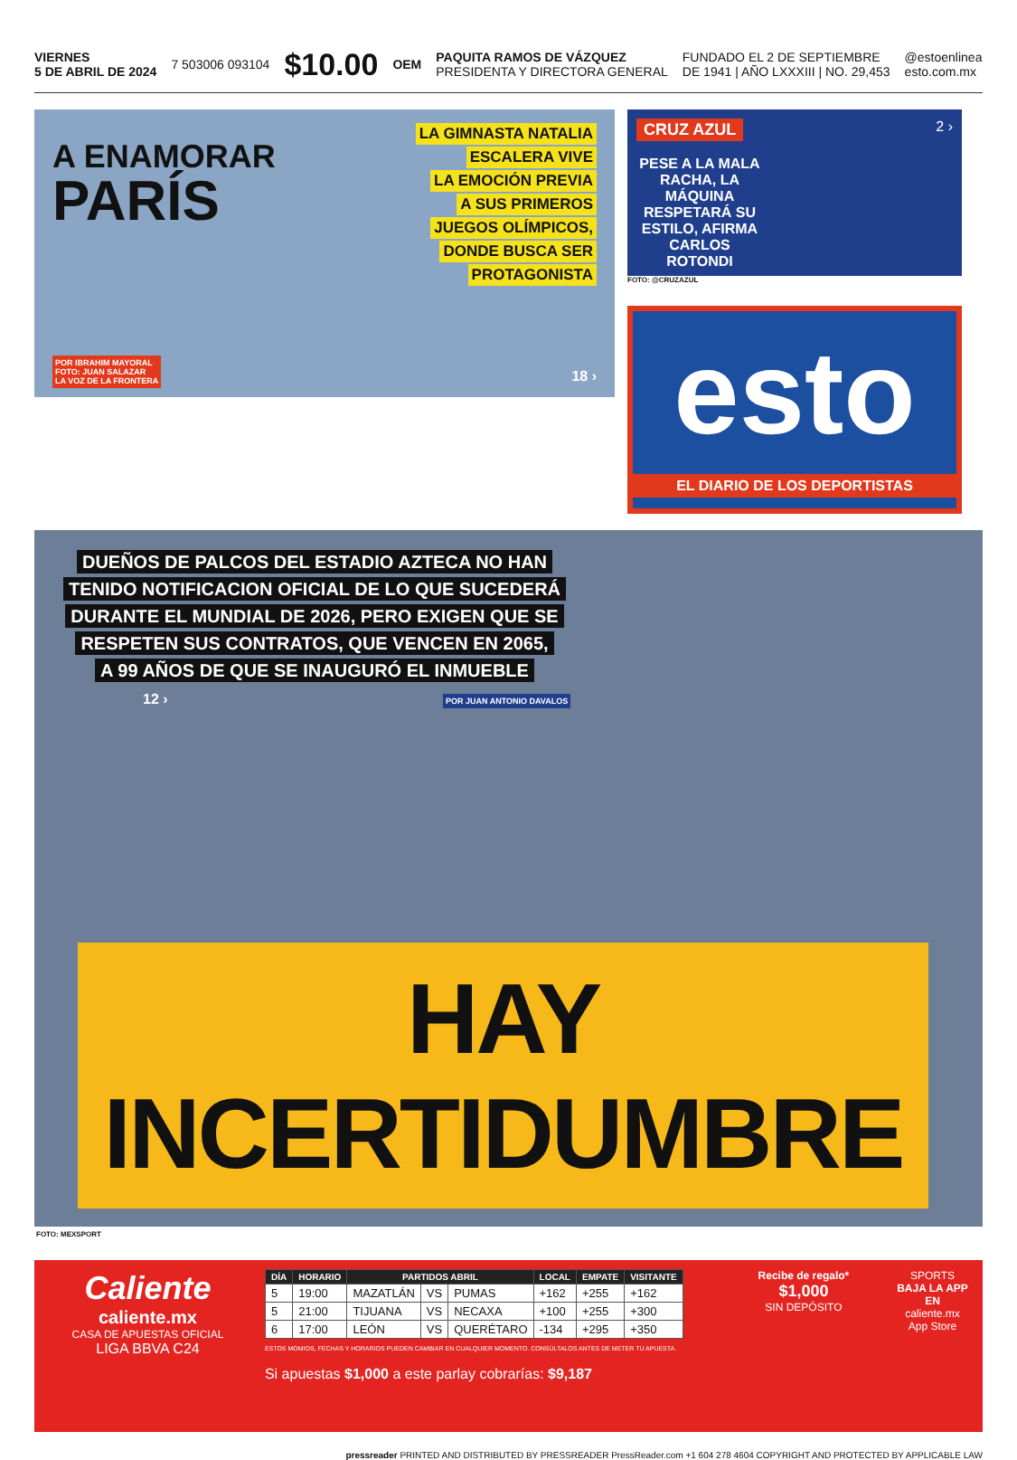VIERNES
5 DE ABRIL DE 2024
7 503006 093104
$10.00
OEM
PAQUITA RAMOS DE VÁZQUEZ
PRESIDENTA Y DIRECTORA GENERAL
FUNDADO EL 2 DE SEPTIEMBRE
DE 1941 | AÑO LXXXIII | NO. 29,453
@estoenlinea
esto.com.mx
A ENAMORAR
PARÍS
LA GIMNASTA NATALIA
ESCALERA VIVE
LA EMOCIÓN PREVIA
A SUS PRIMEROS
JUEGOS OLÍMPICOS,
DONDE BUSCA SER
PROTAGONISTA
POR IBRAHIM MAYORAL
FOTO: JUAN SALAZAR
LA VOZ DE LA FRONTERA
18 ›
CRUZ AZUL 2 ›
PESE A LA MALA RACHA, LA MÁQUINA RESPETARÁ SU ESTILO, AFIRMA CARLOS ROTONDI
FOTO: @CRUZAZUL
esto
EL DIARIO DE LOS DEPORTISTAS
DUEÑOS DE PALCOS DEL ESTADIO AZTECA NO HAN
TENIDO NOTIFICACION OFICIAL DE LO QUE SUCEDERÁ
DURANTE EL MUNDIAL DE 2026, PERO EXIGEN QUE SE
RESPETEN SUS CONTRATOS, QUE VENCEN EN 2065,
A 99 AÑOS DE QUE SE INAUGURÓ EL INMUEBLE
12 › POR JUAN ANTONIO DAVALOS
HAY INCERTIDUMBRE
FOTO: MEXSPORT
Caliente
caliente.mx
CASA DE APUESTAS OFICIAL
LIGA BBVA C24
| DÍA | HORARIO | PARTIDOS ABRIL | | | LOCAL | EMPATE | VISITANTE |
| --- | --- | --- | --- | --- | --- | --- | --- |
| 5 | 19:00 | MAZATLÁN | VS | PUMAS | +162 | +255 | +162 |
| 5 | 21:00 | TIJUANA | VS | NECAXA | +100 | +255 | +300 |
| 6 | 17:00 | LEÓN | VS | QUERÉTARO | -134 | +295 | +350 |
ESTOS MOMIOS, FECHAS Y HORARIOS PUEDEN CAMBIAR EN CUALQUIER MOMENTO. CONSÚLTALOS ANTES DE METER TU APUESTA.
Si apuestas $1,000 a este parlay cobrarías: $9,187
Recibe de regalo*
$1,000
SIN DEPÓSITO
SPORTS
BAJA LA APP EN
caliente.mx
App Store
pressreader PRINTED AND DISTRIBUTED BY PRESSREADER PressReader.com +1 604 278 4604 COPYRIGHT AND PROTECTED BY APPLICABLE LAW